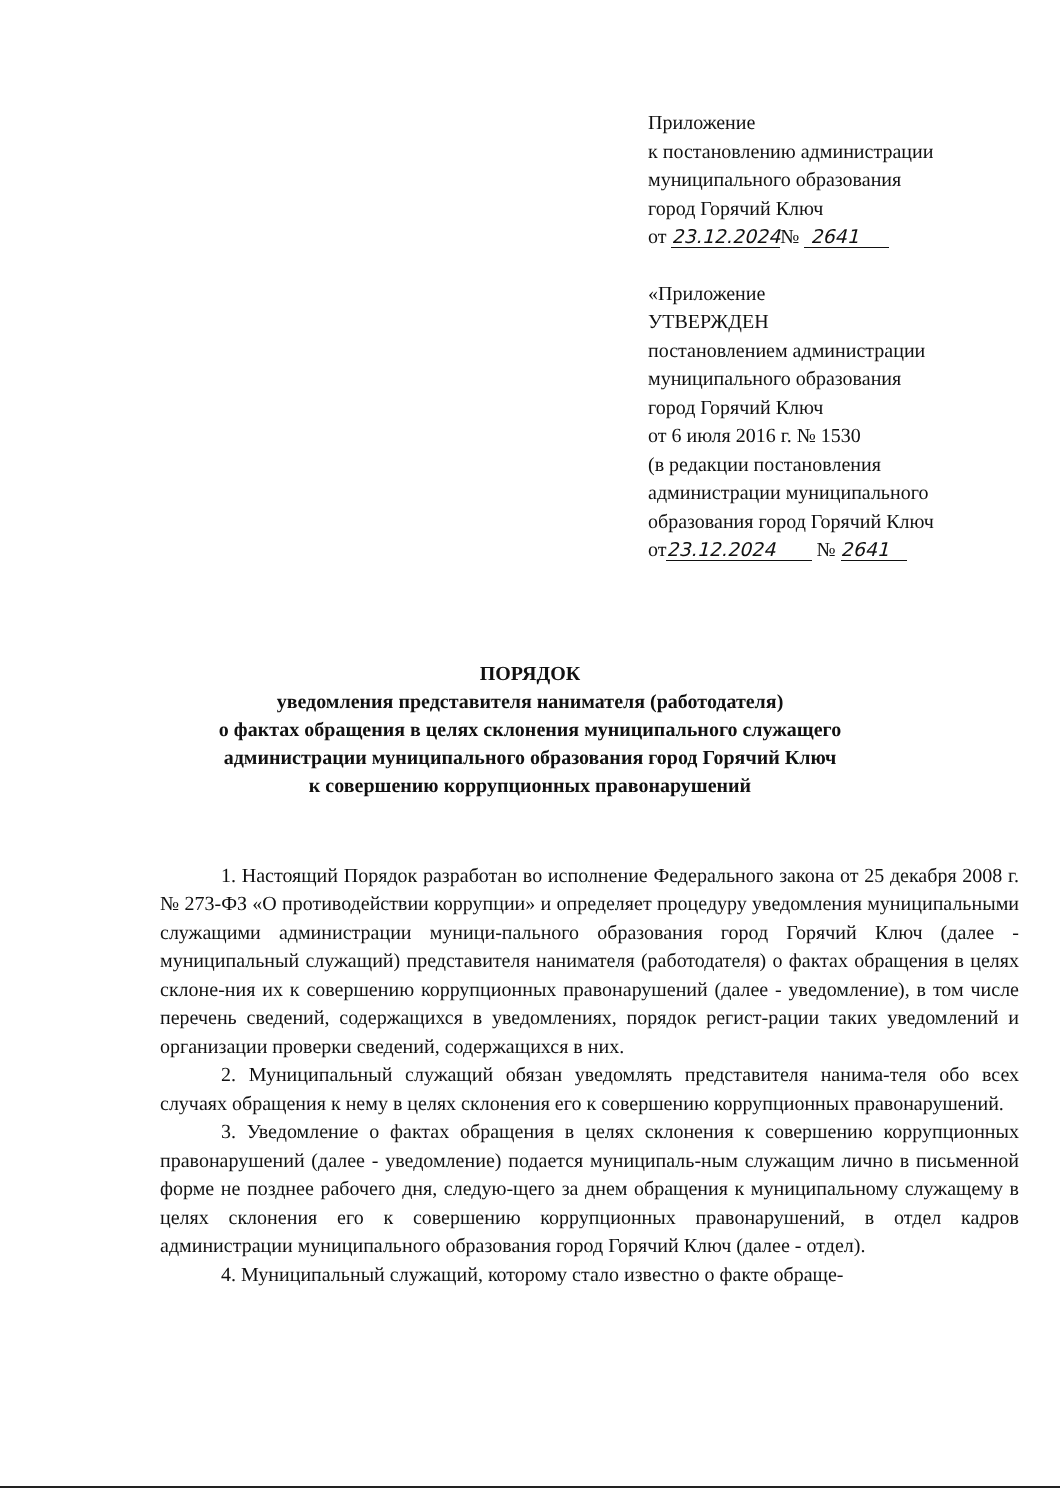Приложение
к постановлению администрации
муниципального образования
город Горячий Ключ
от 23.12.2024№ 2641
«Приложение
УТВЕРЖДЕН
постановлением администрации
муниципального образования
город Горячий Ключ
от 6 июля 2016 г. № 1530
(в редакции постановления
администрации муниципального
образования город Горячий Ключ
от23.12.2024 № 2641
ПОРЯДОК
уведомления представителя нанимателя (работодателя)
о фактах обращения в целях склонения муниципального служащего
администрации муниципального образования город Горячий Ключ
к совершению коррупционных правонарушений
1. Настоящий Порядок разработан во исполнение Федерального закона от 25 декабря 2008 г. № 273-ФЗ «О противодействии коррупции» и определяет процедуру уведомления муниципальными служащими администрации муници-пального образования город Горячий Ключ (далее - муниципальный служащий) представителя нанимателя (работодателя) о фактах обращения в целях склоне-ния их к совершению коррупционных правонарушений (далее - уведомление), в том числе перечень сведений, содержащихся в уведомлениях, порядок регист-рации таких уведомлений и организации проверки сведений, содержащихся в них.
2. Муниципальный служащий обязан уведомлять представителя нанима-теля обо всех случаях обращения к нему в целях склонения его к совершению коррупционных правонарушений.
3. Уведомление о фактах обращения в целях склонения к совершению коррупционных правонарушений (далее - уведомление) подается муниципаль-ным служащим лично в письменной форме не позднее рабочего дня, следую-щего за днем обращения к муниципальному служащему в целях склонения его к совершению коррупционных правонарушений, в отдел кадров администрации муниципального образования город Горячий Ключ (далее - отдел).
4. Муниципальный служащий, которому стало известно о факте обраще-